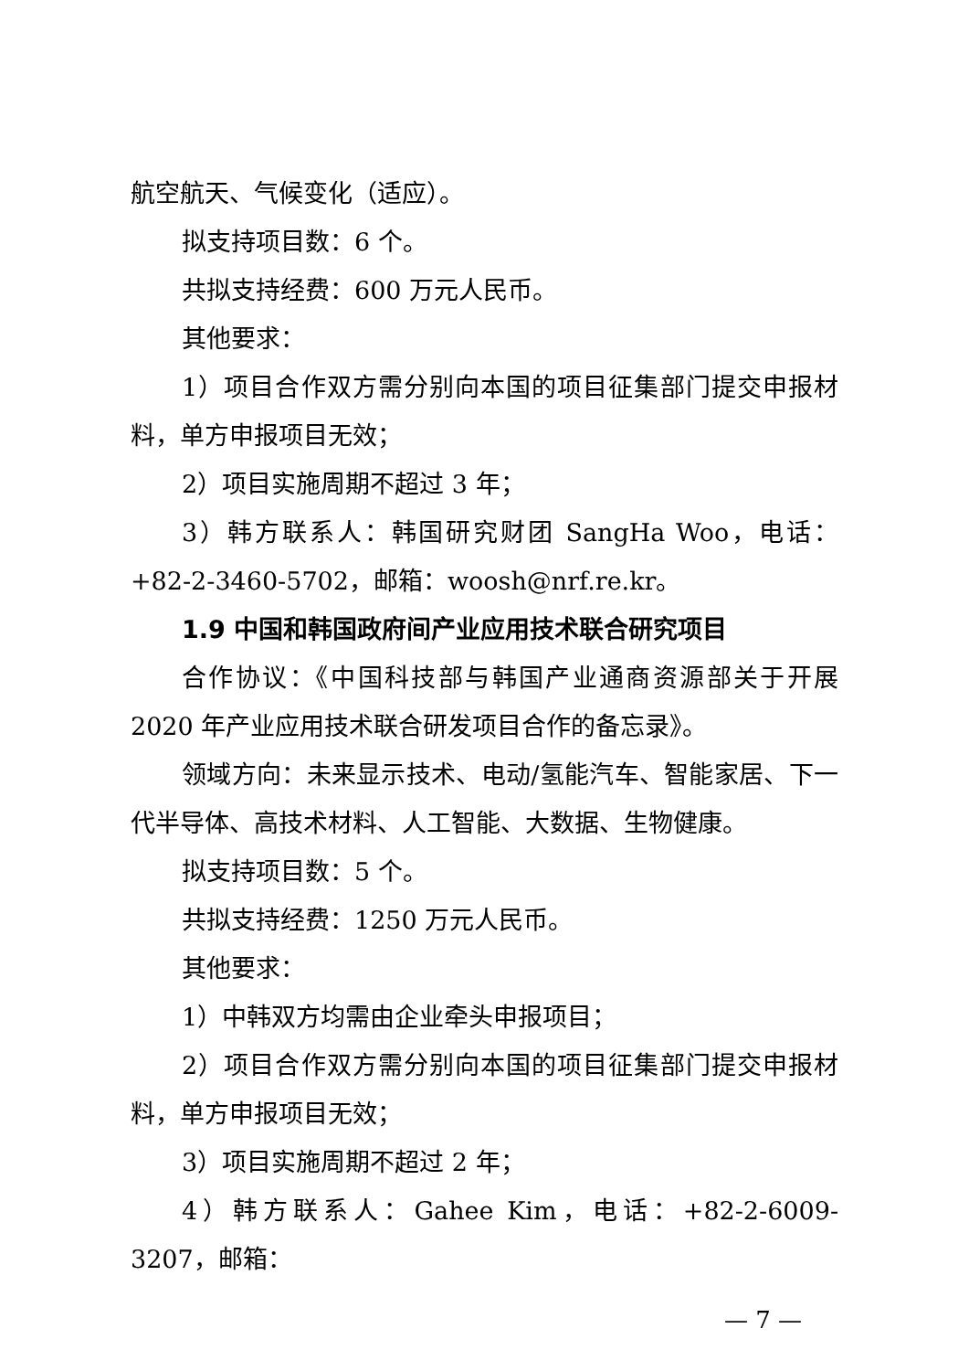航空航天、气候变化（适应）。
拟支持项目数：6 个。
共拟支持经费：600 万元人民币。
其他要求：
1）项目合作双方需分别向本国的项目征集部门提交申报材料，单方申报项目无效；
2）项目实施周期不超过 3 年；
3）韩方联系人：韩国研究财团 SangHa Woo，电话：+82-2-3460-5702，邮箱：woosh@nrf.re.kr。
1.9 中国和韩国政府间产业应用技术联合研究项目
合作协议：《中国科技部与韩国产业通商资源部关于开展 2020 年产业应用技术联合研发项目合作的备忘录》。
领域方向：未来显示技术、电动/氢能汽车、智能家居、下一代半导体、高技术材料、人工智能、大数据、生物健康。
拟支持项目数：5 个。
共拟支持经费：1250 万元人民币。
其他要求：
1）中韩双方均需由企业牵头申报项目；
2）项目合作双方需分别向本国的项目征集部门提交申报材料，单方申报项目无效；
3）项目实施周期不超过 2 年；
4）韩方联系人：Gahee Kim，电话：+82-2-6009-3207，邮箱：
— 7 —